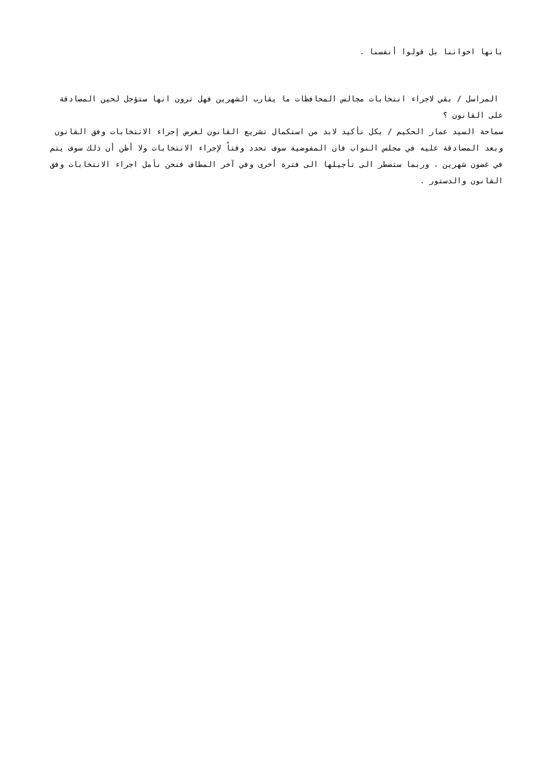بانها اخواننا بل قولوا أنفسنا .
المراسل / بقي لاجراء انتخابات مجالس المحافظات ما يقارب الشهرين فهل ترون انها ستؤجل لحين المصادقة على القانون ؟
سماحة السيد عمار الحكيم / بكل تأكيد لابد من استكمال تشريع القانون لغرض إجراء الانتخابات وفق القانون وبعد المصادقة عليه في مجلس النواب فان المفوضية سوف تحدد وقتاً لإجراء الانتخابات ولا أظن أن ذلك سوف يتم في غضون شهرين ، وربما ستضطر الى تأجيلها الى فترة أخرى وفي آخر المطاف فنحن نأمل اجراء الانتخابات وفق القانون والدستور .